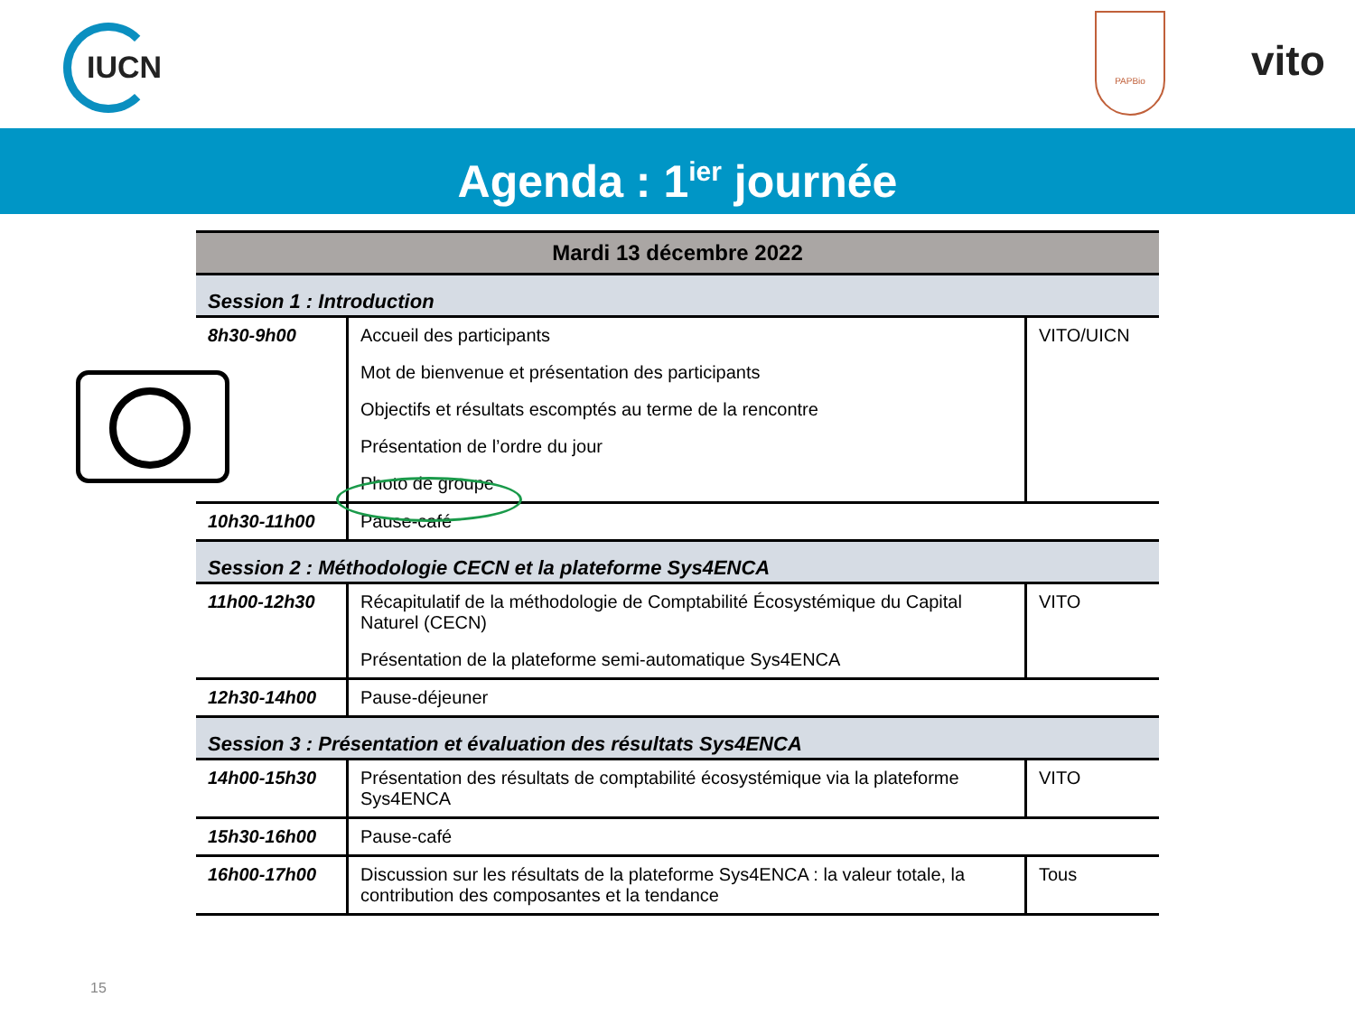IUCN
PAPBio
vito
Agenda : 1<sup>ier</sup> journée
| Mardi 13 décembre 2022 | | |
| --- | --- | --- |
| Session 1 : Introduction | | |
| 8h30-9h00 | Accueil des participants Mot de bienvenue et présentation des participants Objectifs et résultats escomptés au terme de la rencontre Présentation de l’ordre du jour Photo de groupe | VITO/UICN |
| 10h30-11h00 | Pause-café | |
| Session 2 : Méthodologie CECN et la plateforme Sys4ENCA | | |
| 11h00-12h30 | Récapitulatif de la méthodologie de Comptabilité Écosystémique du Capital Naturel (CECN) Présentation de la plateforme semi-automatique Sys4ENCA | VITO |
| 12h30-14h00 | Pause-déjeuner | |
| Session 3 : Présentation et évaluation des résultats Sys4ENCA | | |
| 14h00-15h30 | Présentation des résultats de comptabilité écosystémique via la plateforme Sys4ENCA | VITO |
| 15h30-16h00 | Pause-café | |
| 16h00-17h00 | Discussion sur les résultats de la plateforme Sys4ENCA : la valeur totale, la contribution des composantes et la tendance | Tous |
15